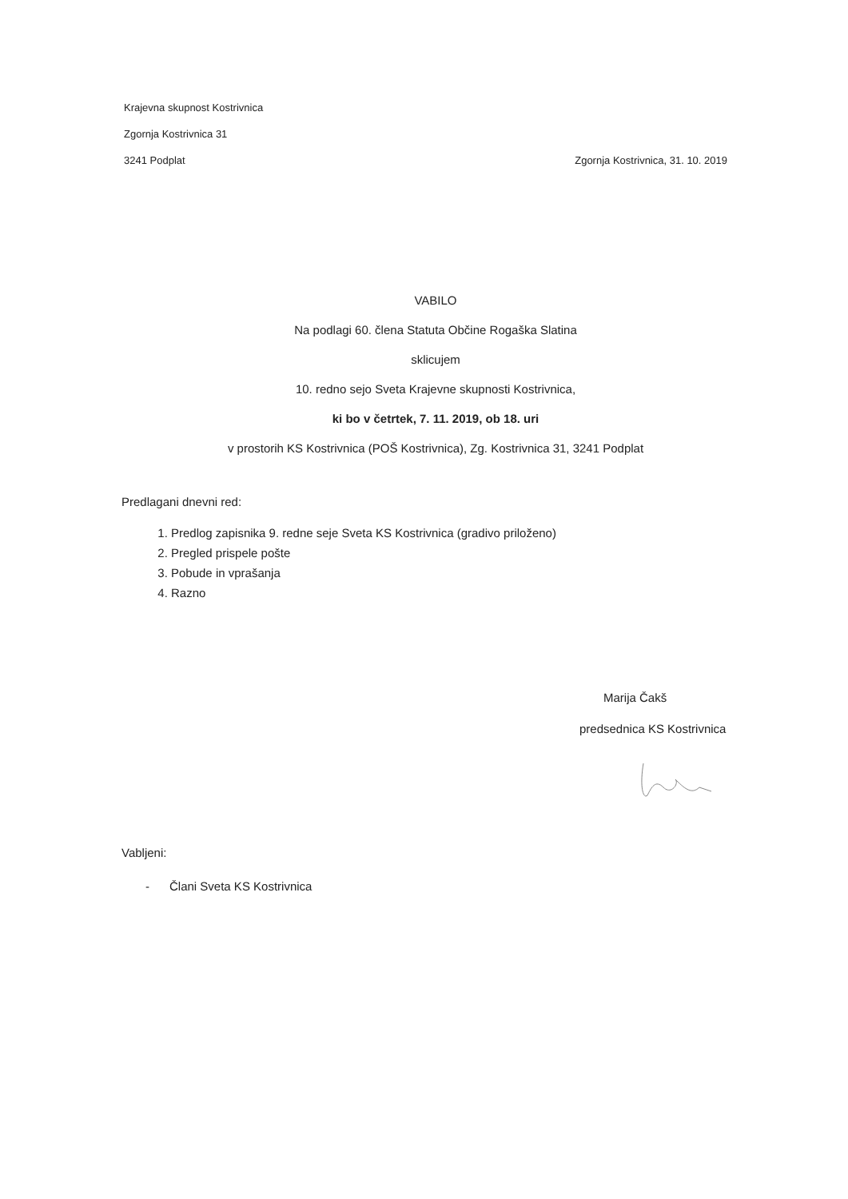Krajevna skupnost Kostrivnica
Zgornja Kostrivnica 31
3241 Podplat Zgornja Kostrivnica, 31. 10. 2019
VABILO
Na podlagi 60. člena Statuta Občine Rogaška Slatina
sklicujem
10. redno sejo Sveta Krajevne skupnosti Kostrivnica,
ki bo v četrtek, 7. 11. 2019, ob 18. uri
v prostorih KS Kostrivnica (POŠ Kostrivnica), Zg. Kostrivnica 31, 3241 Podplat
Predlagani dnevni red:
1. Predlog zapisnika 9. redne seje Sveta KS Kostrivnica (gradivo priloženo)
2. Pregled prispele pošte
3. Pobude in vprašanja
4. Razno
Marija Čakš
predsednica KS Kostrivnica
Vabljeni:
- Člani Sveta KS Kostrivnica